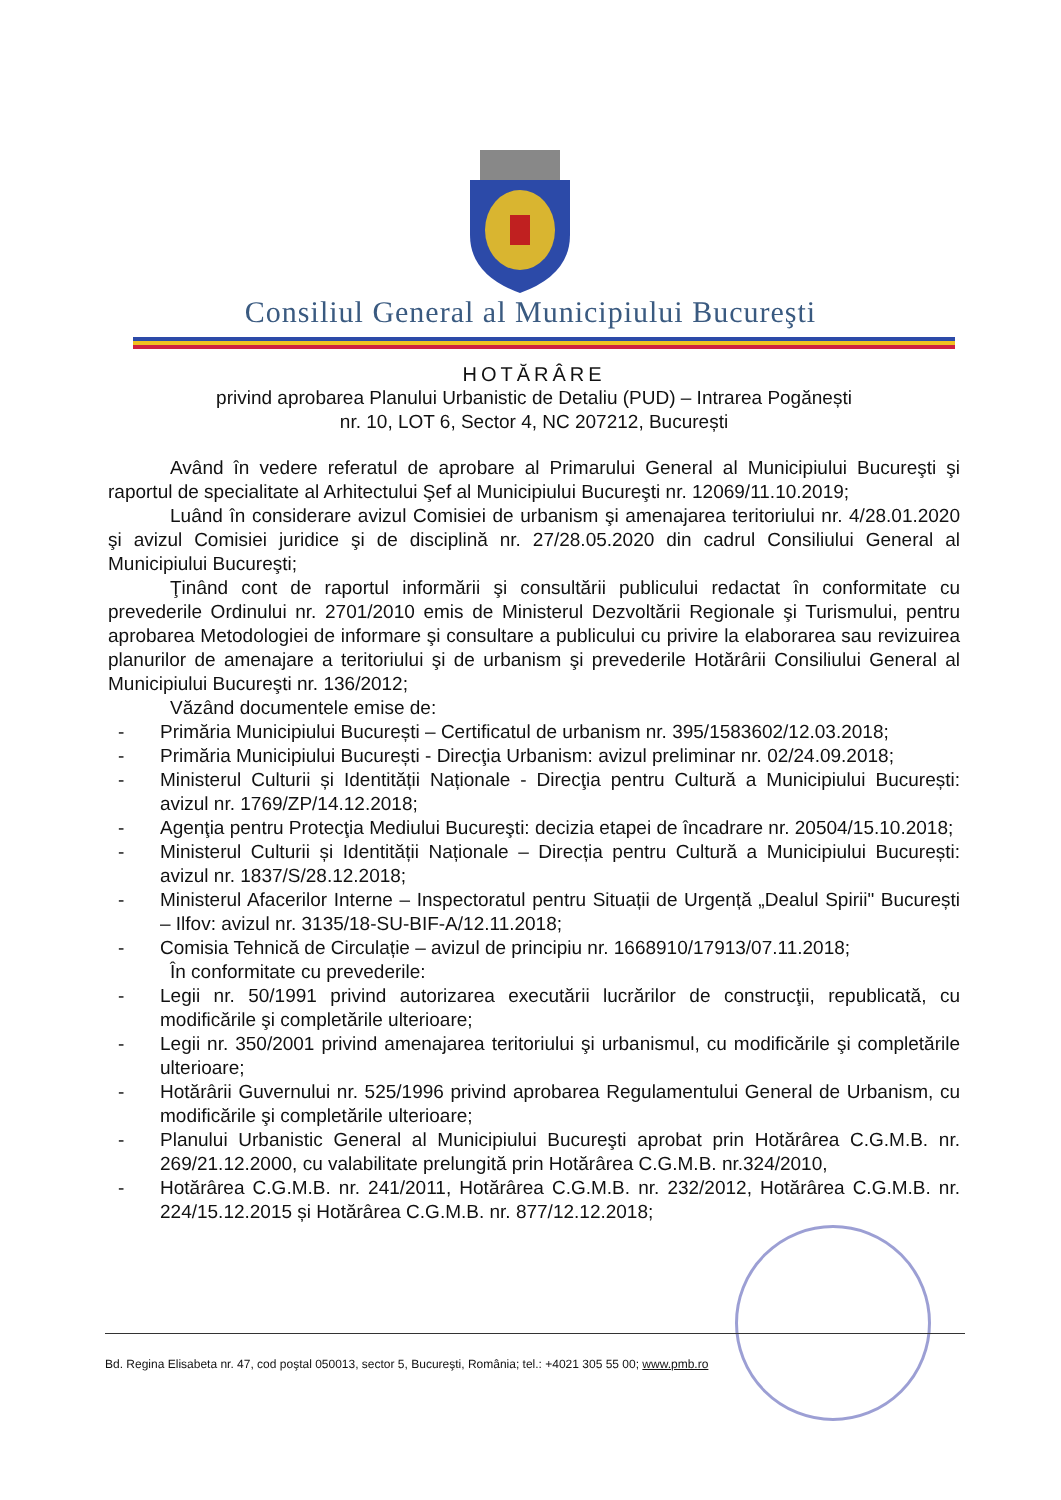Consiliul General al Municipiului Bucureşti
HOTĂRÂRE
privind aprobarea Planului Urbanistic de Detaliu (PUD) – Intrarea Pogănești
nr. 10, LOT 6, Sector 4, NC 207212, București
Având în vedere referatul de aprobare al Primarului General al Municipiului Bucureşti şi raportul de specialitate al Arhitectului Şef al Municipiului Bucureşti nr. 12069/11.10.2019;
Luând în considerare avizul Comisiei de urbanism şi amenajarea teritoriului nr. 4/28.01.2020 şi avizul Comisiei juridice şi de disciplină nr. 27/28.05.2020 din cadrul Consiliului General al Municipiului Bucureşti;
Ţinând cont de raportul informării şi consultării publicului redactat în conformitate cu prevederile Ordinului nr. 2701/2010 emis de Ministerul Dezvoltării Regionale şi Turismului, pentru aprobarea Metodologiei de informare şi consultare a publicului cu privire la elaborarea sau revizuirea planurilor de amenajare a teritoriului şi de urbanism şi prevederile Hotărârii Consiliului General al Municipiului Bucureşti nr. 136/2012;
Văzând documentele emise de:
- Primăria Municipiului București – Certificatul de urbanism nr. 395/1583602/12.03.2018;
- Primăria Municipiului București - Direcţia Urbanism: avizul preliminar nr. 02/24.09.2018;
- Ministerul Culturii și Identității Naționale - Direcţia pentru Cultură a Municipiului București: avizul nr. 1769/ZP/14.12.2018;
- Agenţia pentru Protecţia Mediului Bucureşti: decizia etapei de încadrare nr. 20504/15.10.2018;
- Ministerul Culturii și Identității Naționale – Direcția pentru Cultură a Municipiului București: avizul nr. 1837/S/28.12.2018;
- Ministerul Afacerilor Interne – Inspectoratul pentru Situații de Urgență „Dealul Spirii" București – Ilfov: avizul nr. 3135/18-SU-BIF-A/12.11.2018;
- Comisia Tehnică de Circulație – avizul de principiu nr. 1668910/17913/07.11.2018;
În conformitate cu prevederile:
- Legii nr. 50/1991 privind autorizarea executării lucrărilor de construcţii, republicată, cu modificările şi completările ulterioare;
- Legii nr. 350/2001 privind amenajarea teritoriului şi urbanismul, cu modificările şi completările ulterioare;
- Hotărârii Guvernului nr. 525/1996 privind aprobarea Regulamentului General de Urbanism, cu modificările şi completările ulterioare;
- Planului Urbanistic General al Municipiului Bucureşti aprobat prin Hotărârea C.G.M.B. nr. 269/21.12.2000, cu valabilitate prelungită prin Hotărârea C.G.M.B. nr.324/2010,
- Hotărârea C.G.M.B. nr. 241/2011, Hotărârea C.G.M.B. nr. 232/2012, Hotărârea C.G.M.B. nr. 224/15.12.2015 și Hotărârea C.G.M.B. nr. 877/12.12.2018;
Bd. Regina Elisabeta nr. 47, cod poştal 050013, sector 5, Bucureşti, România; tel.: +4021 305 55 00; www.pmb.ro